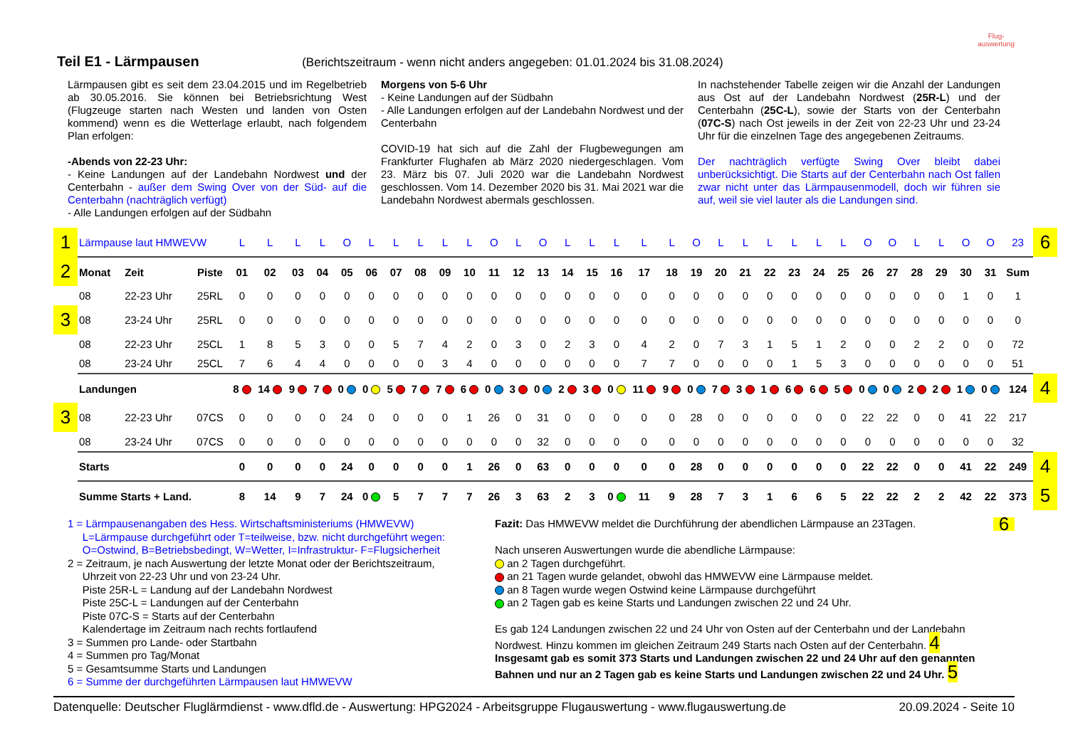Teil E1 - Lärmpausen
(Berichtszeitraum - wenn nicht anders angegeben: 01.01.2024 bis 31.08.2024) Flug-
auswertung
Lärmpausen gibt es seit dem 23.04.2015 und im Regelbetrieb ab 30.05.2016. Sie können bei Betriebsrichtung West (Flugzeuge starten nach Westen und landen von Osten kommend) wenn es die Wetterlage erlaubt, nach folgendem Plan erfolgen:
-Abends von 22-23 Uhr:
- Keine Landungen auf der Landebahn Nordwest und der Centerbahn - außer dem Swing Over von der Süd- auf die Centerbahn (nachträglich verfügt)
- Alle Landungen erfolgen auf der Südbahn
Morgens von 5-6 Uhr
- Keine Landungen auf der Südbahn
- Alle Landungen erfolgen auf der Landebahn Nordwest und der Centerbahn
COVID-19 hat sich auf die Zahl der Flugbewegungen am Frankfurter Flughafen ab März 2020 niedergeschlagen. Vom 23. März bis 07. Juli 2020 war die Landebahn Nordwest geschlossen. Vom 14. Dezember 2020 bis 31. Mai 2021 war die Landebahn Nordwest abermals geschlossen.
In nachstehender Tabelle zeigen wir die Anzahl der Landungen aus Ost auf der Landebahn Nordwest (25R-L) und der Centerbahn (25C-L), sowie der Starts von der Centerbahn (07C-S) nach Ost jeweils in der Zeit von 22-23 Uhr und 23-24 Uhr für die einzelnen Tage des angegebenen Zeitraums.
Der nachträglich verfügte Swing Over bleibt dabei unberücksichtigt. Die Starts auf der Centerbahn nach Ost fallen zwar nicht unter das Lärmpausenmodell, doch wir führen sie auf, weil sie viel lauter als die Landungen sind.
| 1 | Lärmpause laut HMWEVW | | | L | L | L | L | O | L | L | L | L | L | O | L | O | L | L | L | L | L | O | L | L | L | L | L | L | O | O | L | L | O | O | 23 | 6 |
| 2 | Monat | Zeit | Piste | 01 | 02 | 03 | 04 | 05 | 06 | 07 | 08 | 09 | 10 | 11 | 12 | 13 | 14 | 15 | 16 | 17 | 18 | 19 | 20 | 21 | 22 | 23 | 24 | 25 | 26 | 27 | 28 | 29 | 30 | 31 | Sum | |
| | 08 | 22-23 Uhr | 25RL | 0 | 0 | 0 | 0 | 0 | 0 | 0 | 0 | 0 | 0 | 0 | 0 | 0 | 0 | 0 | 0 | 0 | 0 | 0 | 0 | 0 | 0 | 0 | 0 | 0 | 0 | 0 | 0 | 0 | 1 | 0 | 1 | |
| 3 | 08 | 23-24 Uhr | 25RL | 0 | 0 | 0 | 0 | 0 | 0 | 0 | 0 | 0 | 0 | 0 | 0 | 0 | 0 | 0 | 0 | 0 | 0 | 0 | 0 | 0 | 0 | 0 | 0 | 0 | 0 | 0 | 0 | 0 | 0 | 0 | 0 | |
| | 08 | 22-23 Uhr | 25CL | 1 | 8 | 5 | 3 | 0 | 0 | 5 | 7 | 4 | 2 | 0 | 3 | 0 | 2 | 3 | 0 | 4 | 2 | 0 | 7 | 3 | 1 | 5 | 1 | 2 | 0 | 0 | 2 | 2 | 0 | 0 | 72 | |
| | 08 | 23-24 Uhr | 25CL | 7 | 6 | 4 | 4 | 0 | 0 | 0 | 0 | 3 | 4 | 0 | 0 | 0 | 0 | 0 | 0 | 7 | 7 | 0 | 0 | 0 | 0 | 1 | 5 | 3 | 0 | 0 | 0 | 0 | 0 | 0 | 51 | |
| | Landungen | | | 8 | 14 | 9 | 7 | 0 | 0 | 5 | 7 | 7 | 6 | 0 | 3 | 0 | 2 | 3 | 0 | 11 | 9 | 0 | 7 | 3 | 1 | 6 | 6 | 5 | 0 | 0 | 2 | 2 | 1 | 0 | 124 | 4 |
| 3 | 08 | 22-23 Uhr | 07CS | 0 | 0 | 0 | 0 | 24 | 0 | 0 | 0 | 0 | 1 | 26 | 0 | 31 | 0 | 0 | 0 | 0 | 0 | 28 | 0 | 0 | 0 | 0 | 0 | 0 | 22 | 22 | 0 | 0 | 41 | 22 | 217 | |
| | 08 | 23-24 Uhr | 07CS | 0 | 0 | 0 | 0 | 0 | 0 | 0 | 0 | 0 | 0 | 0 | 0 | 32 | 0 | 0 | 0 | 0 | 0 | 0 | 0 | 0 | 0 | 0 | 0 | 0 | 0 | 0 | 0 | 0 | 0 | 0 | 32 | |
| | Starts | | | 0 | 0 | 0 | 0 | 24 | 0 | 0 | 0 | 0 | 1 | 26 | 0 | 63 | 0 | 0 | 0 | 0 | 0 | 28 | 0 | 0 | 0 | 0 | 0 | 0 | 22 | 22 | 0 | 0 | 41 | 22 | 249 | 4 |
| | Summe Starts + Land. | | | 8 | 14 | 9 | 7 | 24 | 0 | 5 | 7 | 7 | 7 | 26 | 3 | 63 | 2 | 3 | 0 | 11 | 9 | 28 | 7 | 3 | 1 | 6 | 6 | 5 | 22 | 22 | 2 | 2 | 42 | 22 | 373 | 5 |
1 = Lärmpausenangaben des Hess. Wirtschaftsministeriums (HMWEVW)
L=Lärmpause durchgeführt oder T=teilweise, bzw. nicht durchgeführt wegen:
O=Ostwind, B=Betriebsbedingt, W=Wetter, I=Infrastruktur- F=Flugsicherheit
2 = Zeitraum, je nach Auswertung der letzte Monat oder der Berichtszeitraum,
Uhrzeit von 22-23 Uhr und von 23-24 Uhr.
Piste 25R-L = Landung auf der Landebahn Nordwest
Piste 25C-L = Landungen auf der Centerbahn
Piste 07C-S = Starts auf der Centerbahn
Kalendertage im Zeitraum nach rechts fortlaufend
3 = Summen pro Lande- oder Startbahn
4 = Summen pro Tag/Monat
5 = Gesamtsumme Starts und Landungen
6 = Summe der durchgeführten Lärmpausen laut HMWEVW
Fazit: Das HMWEVW meldet die Durchführung der abendlichen Lärmpause an 23Tagen. 6
Nach unseren Auswertungen wurde die abendliche Lärmpause:
an 2 Tagen durchgeführt.
an 21 Tagen wurde gelandet, obwohl das HMWEVW eine Lärmpause meldet.
an 8 Tagen wurde wegen Ostwind keine Lärmpause durchgeführt
an 2 Tagen gab es keine Starts und Landungen zwischen 22 und 24 Uhr.
Es gab 124 Landungen zwischen 22 und 24 Uhr von Osten auf der Centerbahn und der Landebahn Nordwest. Hinzu kommen im gleichen Zeitraum 249 Starts nach Osten auf der Centerbahn. 4
Insgesamt gab es somit 373 Starts und Landungen zwischen 22 und 24 Uhr auf den genannten Bahnen und nur an 2 Tagen gab es keine Starts und Landungen zwischen 22 und 24 Uhr. 5
Datenquelle: Deutscher Fluglärmdienst - www.dfld.de - Auswertung: HPG2024 - Arbeitsgruppe Flugauswertung - www.flugauswertung.de 20.09.2024 - Seite 10